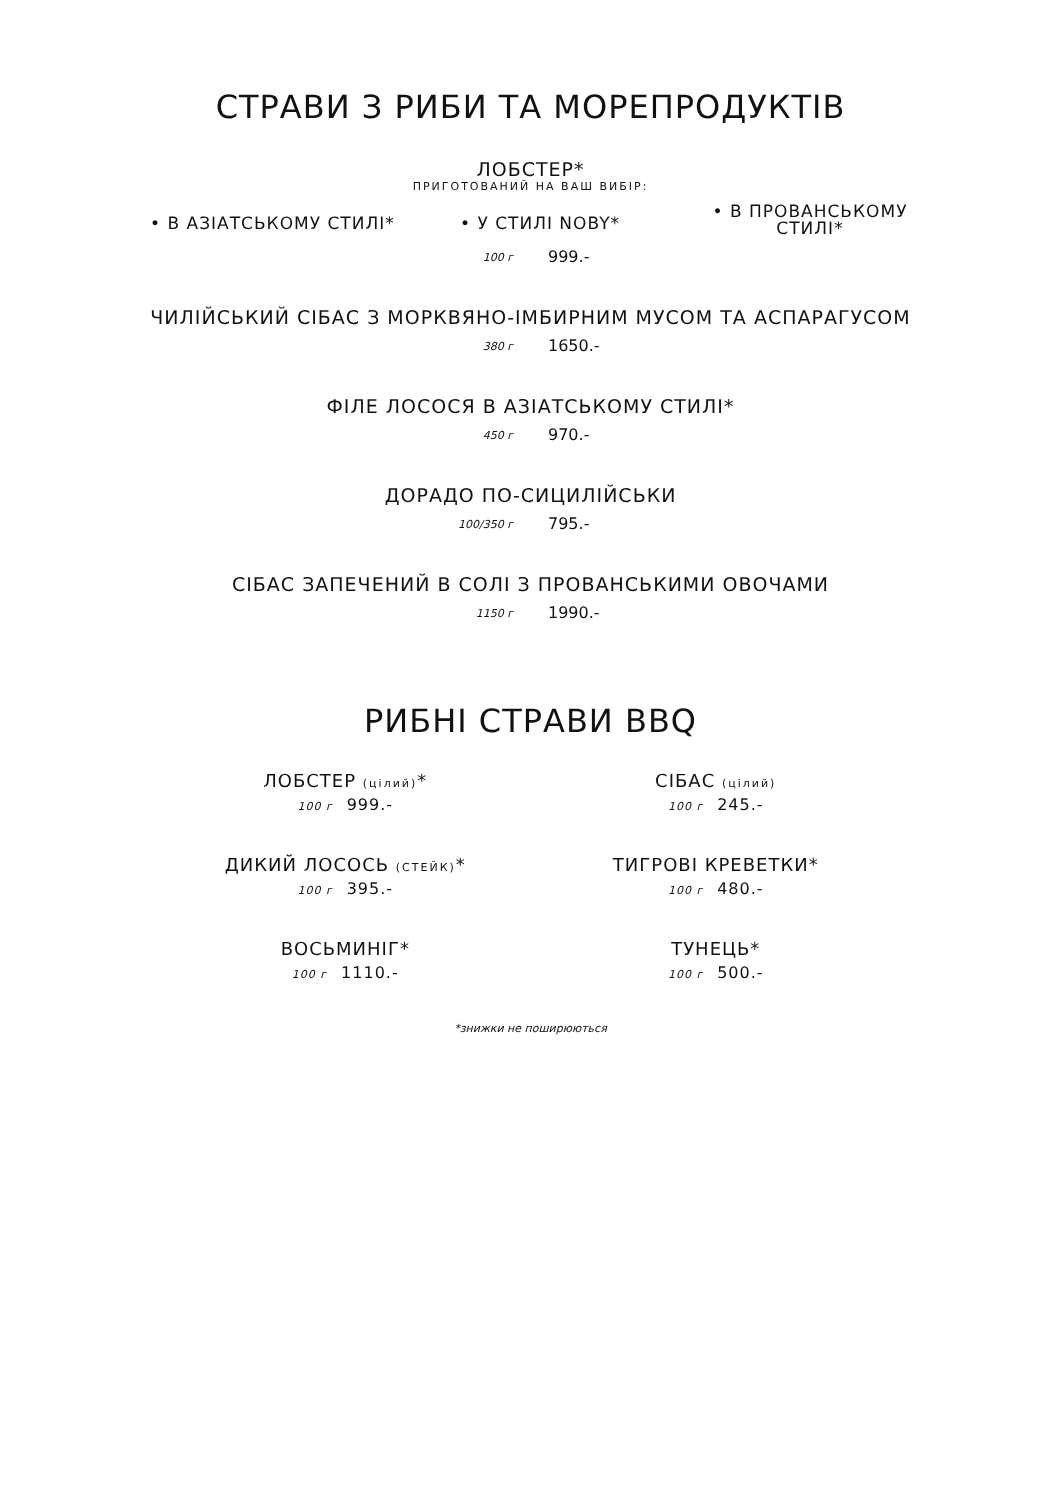СТРАВИ З РИБИ ТА МОРЕПРОДУКТІВ
ЛОБСТЕР*
ПРИГОТОВАНИЙ НА ВАШ ВИБІР:
• В АЗІАТСЬКОМУ СТИЛІ* • У СТИЛІ NOBY*
• В ПРОВАНСЬКОМУ СТИЛІ*
100 г 999.-
ЧИЛІЙСЬКИЙ СІБАС З МОРКВЯНО-ІМБИРНИМ МУСОМ ТА АСПАРАГУСОМ
380 г 1650.-
ФІЛЕ ЛОСОСЯ В АЗІАТСЬКОМУ СТИЛІ*
450 г 970.-
ДОРАДО ПО-СИЦИЛІЙСЬКИ
100/350 г 795.-
СІБАС ЗАПЕЧЕНИЙ В СОЛІ З ПРОВАНСЬКИМИ ОВОЧАМИ
1150 г 1990.-
РИБНІ СТРАВИ BBQ
ЛОБСТЕР (цілий)*
100 г 999.-
СІБАС (цілий)
100 г 245.-
ДИКИЙ ЛОСОСЬ (СТЕЙК)*
100 г 395.-
ТИГРОВІ КРЕВЕТКИ*
100 г 480.-
ВОСЬМИНІГ*
100 г 1110.-
ТУНЕЦЬ*
100 г 500.-
*знижки не поширюються